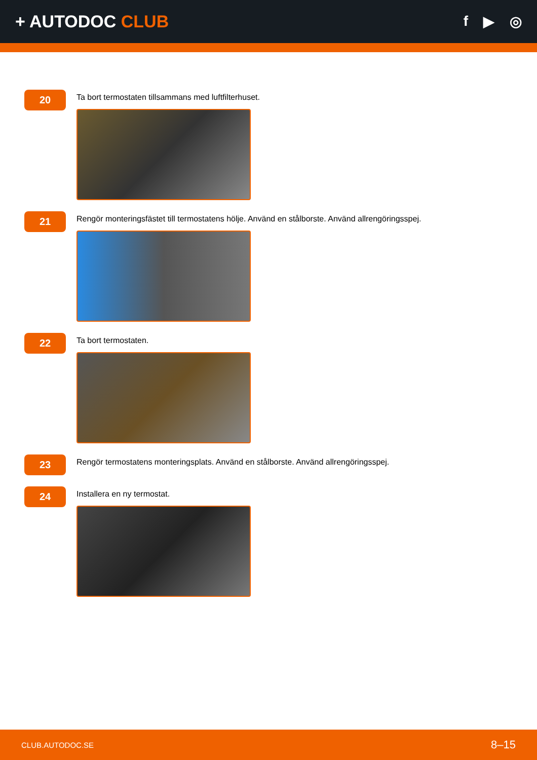+ AUTODOC CLUB
f ▶ ◎
20
Ta bort termostaten tillsammans med luftfilterhuset.
21
Rengör monteringsfästet till termostatens hölje. Använd en stålborste. Använd allrengöringsspej.
22
Ta bort termostaten.
23
Rengör termostatens monteringsplats. Använd en stålborste. Använd allrengöringsspej.
24
Installera en ny termostat.
CLUB.AUTODOC.SE 8–15